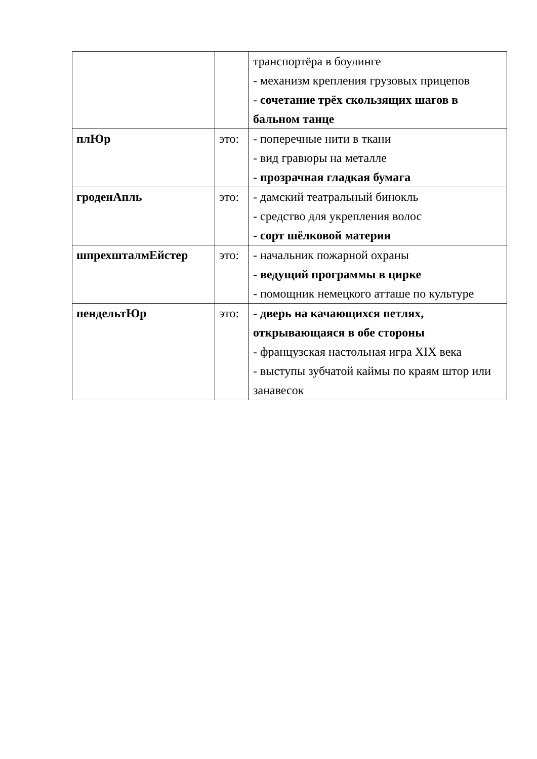| | | транспортёра в боулинге - механизм крепления грузовых прицепов - сочетание трёх скользящих шагов в бальном танце |
| плЮр | это: | - поперечные нити в ткани - вид гравюры на металле - прозрачная гладкая бумага |
| гроденАпль | это: | - дамский театральный бинокль - средство для укрепления волос - сорт шёлковой материи |
| шпрехшталмЕйстер | это: | - начальник пожарной охраны - ведущий программы в цирке - помощник немецкого атташе по культуре |
| пендельтЮр | это: | - дверь на качающихся петлях, открывающаяся в обе стороны - французская настольная игра XIX века - выступы зубчатой каймы по краям штор или занавесок |